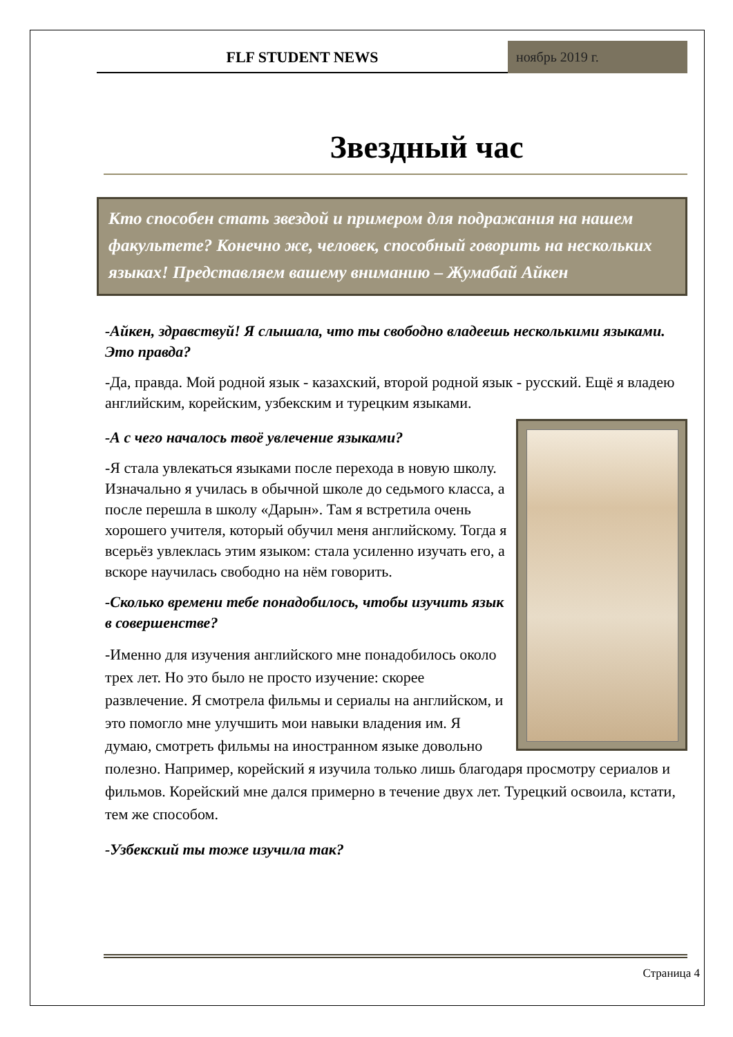FLF STUDENT NEWS
ноябрь 2019 г.
Звездный час
Кто способен стать звездой и примером для подражания на нашем факультете? Конечно же, человек, способный говорить на нескольких языках! Представляем вашему вниманию – Жумабай Айкен
-Айкен, здравствуй! Я слышала, что ты свободно владеешь несколькими языками. Это правда?
-Да, правда. Мой родной язык - казахский, второй родной язык - русский. Ещё я владею английским, корейским, узбекским и турецким языками.
-А с чего началось твоё увлечение языками?
-Я стала увлекаться языками после перехода в новую школу. Изначально я училась в обычной школе до седьмого класса, а после перешла в школу «Дарын». Там я встретила очень хорошего учителя, который обучил меня английскому. Тогда я всерьёз увлеклась этим языком: стала усиленно изучать его, а вскоре научилась свободно на нём говорить.
-Сколько времени тебе понадобилось, чтобы изучить язык в совершенстве?
-Именно для изучения английского мне понадобилось около трех лет. Но это было не просто изучение: скорее развлечение. Я смотрела фильмы и сериалы на английском, и это помогло мне улучшить мои навыки владения им. Я думаю, смотреть фильмы на иностранном языке довольно полезно. Например, корейский я изучила только лишь благодаря просмотру сериалов и фильмов. Корейский мне дался примерно в течение двух лет. Турецкий освоила, кстати, тем же способом.
-Узбекский ты тоже изучила так?
Страница 4